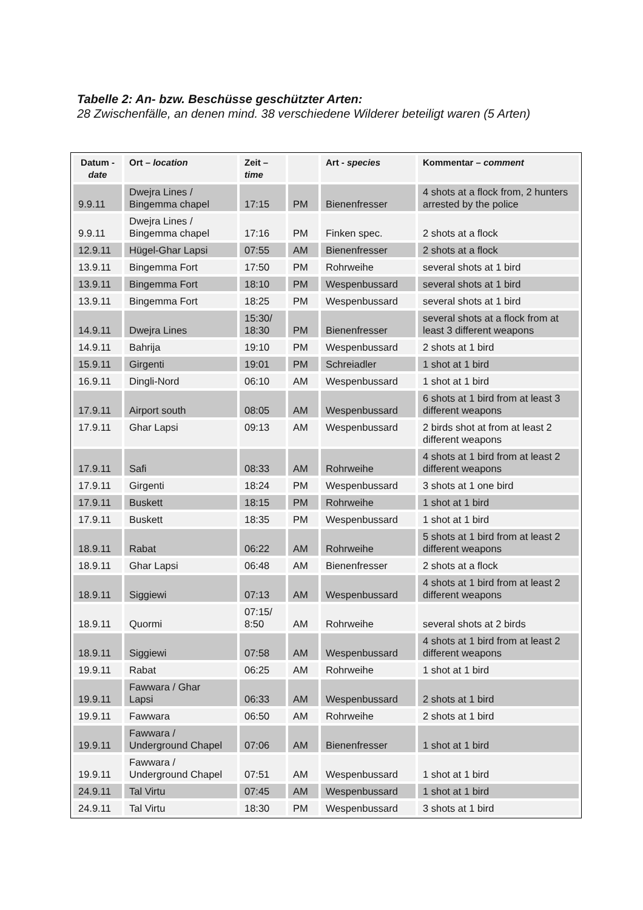Tabelle 2: An- bzw. Beschüsse geschützter Arten:
28 Zwischenfälle, an denen mind. 38 verschiedene Wilderer beteiligt waren (5 Arten)
| Datum - date | Ort – location | Zeit – time | | Art - species | Kommentar – comment |
| --- | --- | --- | --- | --- | --- |
| 9.9.11 | Dwejra Lines / Bingemma chapel | 17:15 | PM | Bienenfresser | 4 shots at a flock from, 2 hunters arrested by the police |
| 9.9.11 | Dwejra Lines / Bingemma chapel | 17:16 | PM | Finken spec. | 2 shots at a flock |
| 12.9.11 | Hügel-Ghar Lapsi | 07:55 | AM | Bienenfresser | 2 shots at a flock |
| 13.9.11 | Bingemma Fort | 17:50 | PM | Rohrweihe | several shots at 1 bird |
| 13.9.11 | Bingemma Fort | 18:10 | PM | Wespenbussard | several shots at 1 bird |
| 13.9.11 | Bingemma Fort | 18:25 | PM | Wespenbussard | several shots at 1 bird |
| 14.9.11 | Dwejra Lines | 15:30/ 18:30 | PM | Bienenfresser | several shots at a flock from at least 3 different weapons |
| 14.9.11 | Bahrija | 19:10 | PM | Wespenbussard | 2 shots at 1 bird |
| 15.9.11 | Girgenti | 19:01 | PM | Schreiadler | 1 shot at 1 bird |
| 16.9.11 | Dingli-Nord | 06:10 | AM | Wespenbussard | 1 shot at 1 bird |
| 17.9.11 | Airport south | 08:05 | AM | Wespenbussard | 6 shots at 1 bird from at least 3 different weapons |
| 17.9.11 | Ghar Lapsi | 09:13 | AM | Wespenbussard | 2 birds shot at from at least 2 different weapons |
| 17.9.11 | Safi | 08:33 | AM | Rohrweihe | 4 shots at 1 bird from at least 2 different weapons |
| 17.9.11 | Girgenti | 18:24 | PM | Wespenbussard | 3 shots at 1 one bird |
| 17.9.11 | Buskett | 18:15 | PM | Rohrweihe | 1 shot at 1 bird |
| 17.9.11 | Buskett | 18:35 | PM | Wespenbussard | 1 shot at 1 bird |
| 18.9.11 | Rabat | 06:22 | AM | Rohrweihe | 5 shots at 1 bird from at least 2 different weapons |
| 18.9.11 | Ghar Lapsi | 06:48 | AM | Bienenfresser | 2 shots at a flock |
| 18.9.11 | Siggiewi | 07:13 | AM | Wespenbussard | 4 shots at 1 bird from at least 2 different weapons |
| 18.9.11 | Quormi | 07:15/ 8:50 | AM | Rohrweihe | several shots at 2 birds |
| 18.9.11 | Siggiewi | 07:58 | AM | Wespenbussard | 4 shots at 1 bird from at least 2 different weapons |
| 19.9.11 | Rabat | 06:25 | AM | Rohrweihe | 1 shot at 1 bird |
| 19.9.11 | Fawwara / Ghar Lapsi | 06:33 | AM | Wespenbussard | 2 shots at 1 bird |
| 19.9.11 | Fawwara | 06:50 | AM | Rohrweihe | 2 shots at 1 bird |
| 19.9.11 | Fawwara / Underground Chapel | 07:06 | AM | Bienenfresser | 1 shot at 1 bird |
| 19.9.11 | Fawwara / Underground Chapel | 07:51 | AM | Wespenbussard | 1 shot at 1 bird |
| 24.9.11 | Tal Virtu | 07:45 | AM | Wespenbussard | 1 shot at 1 bird |
| 24.9.11 | Tal Virtu | 18:30 | PM | Wespenbussard | 3 shots at 1 bird |